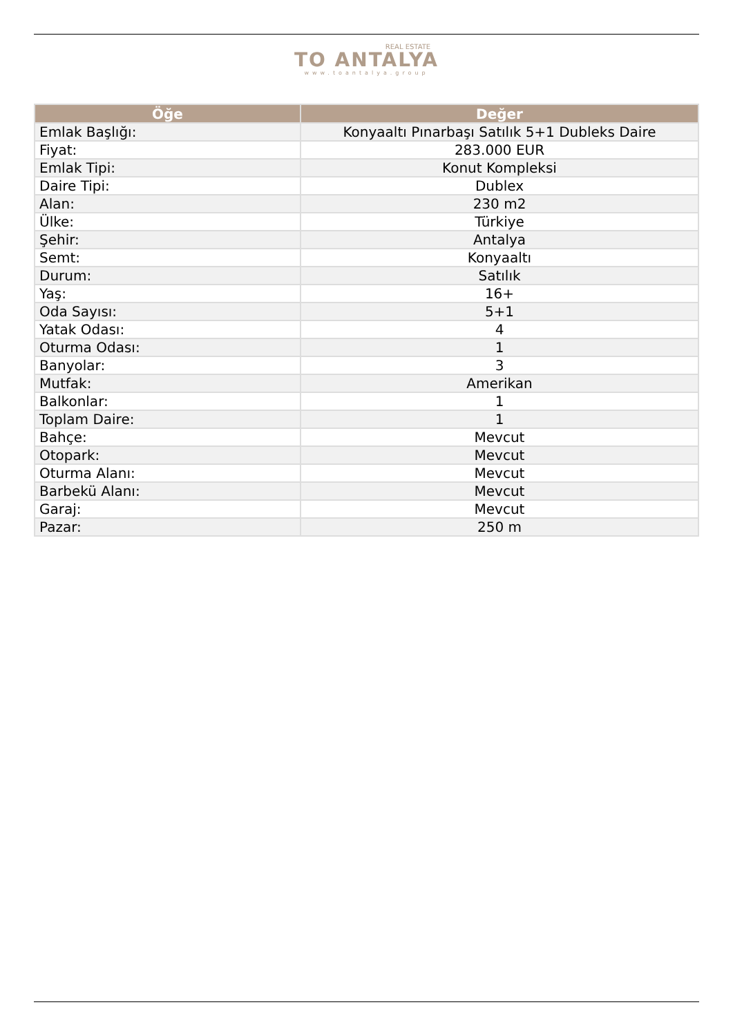REAL ESTATE
TO ANTALYA
www.toantalya.group
| Öğe | Değer |
| --- | --- |
| Emlak Başlığı: | Konyaaltı Pınarbaşı Satılık 5+1 Dubleks Daire |
| Fiyat: | 283.000 EUR |
| Emlak Tipi: | Konut Kompleksi |
| Daire Tipi: | Dublex |
| Alan: | 230 m2 |
| Ülke: | Türkiye |
| Şehir: | Antalya |
| Semt: | Konyaaltı |
| Durum: | Satılık |
| Yaş: | 16+ |
| Oda Sayısı: | 5+1 |
| Yatak Odası: | 4 |
| Oturma Odası: | 1 |
| Banyolar: | 3 |
| Mutfak: | Amerikan |
| Balkonlar: | 1 |
| Toplam Daire: | 1 |
| Bahçe: | Mevcut |
| Otopark: | Mevcut |
| Oturma Alanı: | Mevcut |
| Barbekü Alanı: | Mevcut |
| Garaj: | Mevcut |
| Pazar: | 250 m |